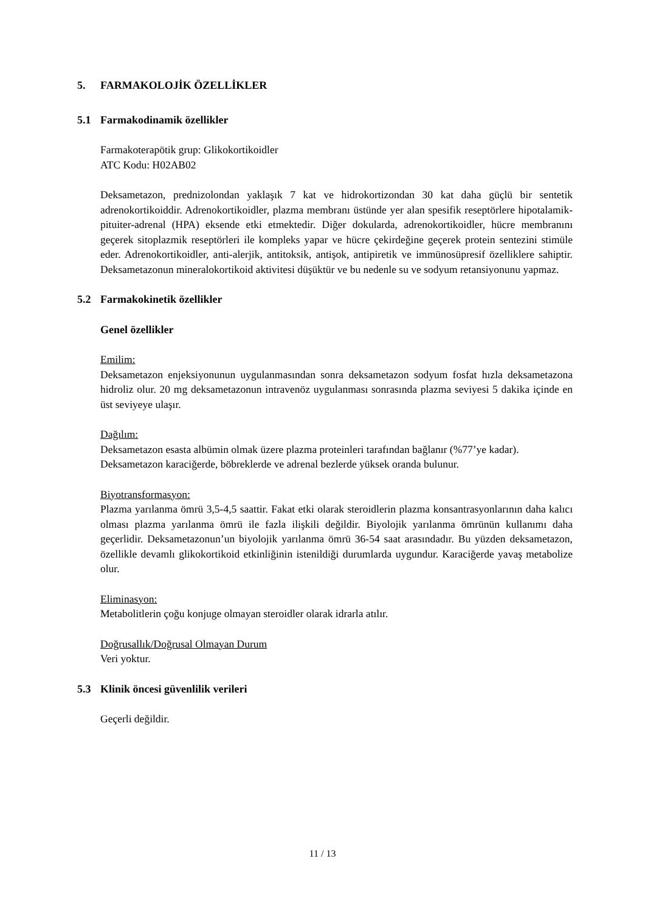5. FARMAKOLOJİK ÖZELLİKLER
5.1 Farmakodinamik özellikler
Farmakoterapötik grup: Glikokortikoidler
ATC Kodu: H02AB02
Deksametazon, prednizolondan yaklaşık 7 kat ve hidrokortizondan 30 kat daha güçlü bir sentetik adrenokortikoiddir. Adrenokortikoidler, plazma membranı üstünde yer alan spesifik reseptörlere hipotalamik-pituiter-adrenal (HPA) eksende etki etmektedir. Diğer dokularda, adrenokortikoidler, hücre membranını geçerek sitoplazmik reseptörleri ile kompleks yapar ve hücre çekirdeğine geçerek protein sentezini stimüle eder. Adrenokortikoidler, anti-alerjik, antitoksik, antişok, antipiretik ve immünosüpresif özelliklere sahiptir. Deksametazonun mineralokortikoid aktivitesi düşüktür ve bu nedenle su ve sodyum retansiyonunu yapmaz.
5.2 Farmakokinetik özellikler
Genel özellikler
Emilim:
Deksametazon enjeksiyonunun uygulanmasından sonra deksametazon sodyum fosfat hızla deksametazona hidroliz olur. 20 mg deksametazonun intravenöz uygulanması sonrasında plazma seviyesi 5 dakika içinde en üst seviyeye ulaşır.
Dağılım:
Deksametazon esasta albümin olmak üzere plazma proteinleri tarafından bağlanır (%77’ye kadar).
Deksametazon karaciğerde, böbreklerde ve adrenal bezlerde yüksek oranda bulunur.
Biyotransformasyon:
Plazma yarılanma ömrü 3,5-4,5 saattir. Fakat etki olarak steroidlerin plazma konsantrasyonlarının daha kalıcı olması plazma yarılanma ömrü ile fazla ilişkili değildir. Biyolojik yarılanma ömrünün kullanımı daha geçerlidir. Deksametazonun’un biyolojik yarılanma ömrü 36-54 saat arasındadır. Bu yüzden deksametazon, özellikle devamlı glikokortikoid etkinliğinin istenildiği durumlarda uygundur. Karaciğerde yavaş metabolize olur.
Eliminasyon:
Metabolitlerin çoğu konjuge olmayan steroidler olarak idrarla atılır.
Doğrusallık/Doğrusal Olmayan Durum
Veri yoktur.
5.3 Klinik öncesi güvenlilik verileri
Geçerli değildir.
11 / 13